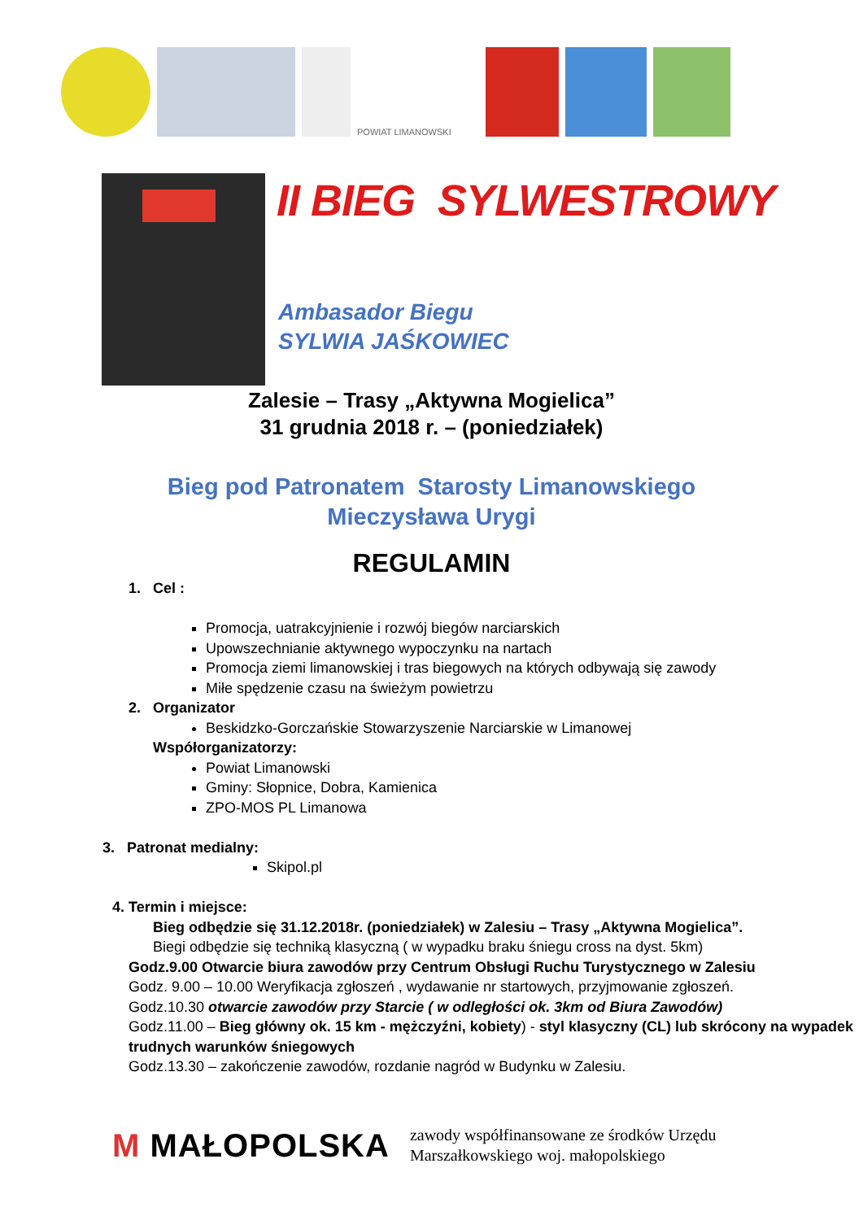POWIAT LIMANOWSKI
II BIEG SYLWESTROWY
Ambasador Biegu
SYLWIA JAŚKOWIEC
Zalesie – Trasy „Aktywna Mogielica”
31 grudnia 2018 r. – (poniedziałek)
Bieg pod Patronatem Starosty Limanowskiego
Mieczysława Urygi
REGULAMIN
1. Cel :
Promocja, uatrakcyjnienie i rozwój biegów narciarskich
Upowszechnianie aktywnego wypoczynku na nartach
Promocja ziemi limanowskiej i tras biegowych na których odbywają się zawody
Miłe spędzenie czasu na świeżym powietrzu
2. Organizator
Beskidzko-Gorczańskie Stowarzyszenie Narciarskie w Limanowej
Współorganizatorzy:
Powiat Limanowski
Gminy: Słopnice, Dobra, Kamienica
ZPO-MOS PL Limanowa
3. Patronat medialny:
Skipol.pl
4. Termin i miejsce:
Bieg odbędzie się 31.12.2018r. (poniedziałek) w Zalesiu – Trasy „Aktywna Mogielica”.
Biegi odbędzie się techniką klasyczną ( w wypadku braku śniegu cross na dyst. 5km)
Godz.9.00 Otwarcie biura zawodów przy Centrum Obsługi Ruchu Turystycznego w Zalesiu
Godz. 9.00 – 10.00 Weryfikacja zgłoszeń , wydawanie nr startowych, przyjmowanie zgłoszeń.
Godz.10.30 otwarcie zawodów przy Starcie ( w odległości ok. 3km od Biura Zawodów)
Godz.11.00 – Bieg główny ok. 15 km - mężczyźni, kobiety) - styl klasyczny (CL) lub skrócony na wypadek trudnych warunków śniegowych
Godz.13.30 – zakończenie zawodów, rozdanie nagród w Budynku w Zalesiu.
M MAŁOPOLSKA
zawody współfinansowane ze środków Urzędu
Marszałkowskiego woj. małopolskiego